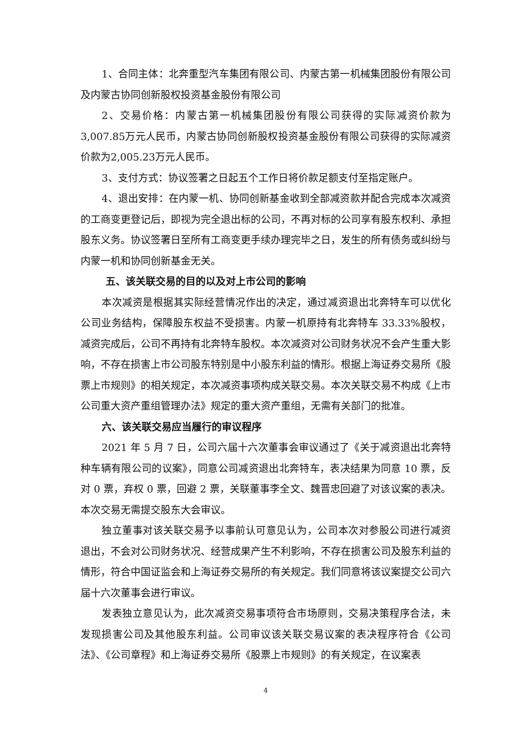1、合同主体：北奔重型汽车集团有限公司、内蒙古第一机械集团股份有限公司及内蒙古协同创新股权投资基金股份有限公司
2、交易价格：内蒙古第一机械集团股份有限公司获得的实际减资价款为3,007.85万元人民币，内蒙古协同创新股权投资基金股份有限公司获得的实际减资价款为2,005.23万元人民币。
3、支付方式：协议签署之日起五个工作日将价款足额支付至指定账户。
4、退出安排：在内蒙一机、协同创新基金收到全部减资款并配合完成本次减资的工商变更登记后，即视为完全退出标的公司，不再对标的公司享有股东权利、承担股东义务。协议签署日至所有工商变更手续办理完毕之日，发生的所有债务或纠纷与内蒙一机和协同创新基金无关。
五、该关联交易的目的以及对上市公司的影响
本次减资是根据其实际经营情况作出的决定，通过减资退出北奔特车可以优化公司业务结构，保障股东权益不受损害。内蒙一机原持有北奔特车 33.33%股权，减资完成后，公司不再持有北奔特车股权。本次减资对公司财务状况不会产生重大影响，不存在损害上市公司股东特别是中小股东利益的情形。根据上海证券交易所《股票上市规则》的相关规定，本次减资事项构成关联交易。本次关联交易不构成《上市公司重大资产重组管理办法》规定的重大资产重组，无需有关部门的批准。
六、该关联交易应当履行的审议程序
2021 年 5 月 7 日，公司六届十六次董事会审议通过了《关于减资退出北奔特种车辆有限公司的议案》，同意公司减资退出北奔特车，表决结果为同意 10 票，反对 0 票，弃权 0 票，回避 2 票，关联董事李全文、魏晋忠回避了对该议案的表决。本次交易无需提交股东大会审议。
独立董事对该关联交易予以事前认可意见认为，公司本次对参股公司进行减资退出，不会对公司财务状况、经营成果产生不利影响，不存在损害公司及股东利益的情形，符合中国证监会和上海证券交易所的有关规定。我们同意将该议案提交公司六届十六次董事会进行审议。
发表独立意见认为，此次减资交易事项符合市场原则，交易决策程序合法，未发现损害公司及其他股东利益。公司审议该关联交易议案的表决程序符合《公司法》、《公司章程》和上海证券交易所《股票上市规则》的有关规定，在议案表
4